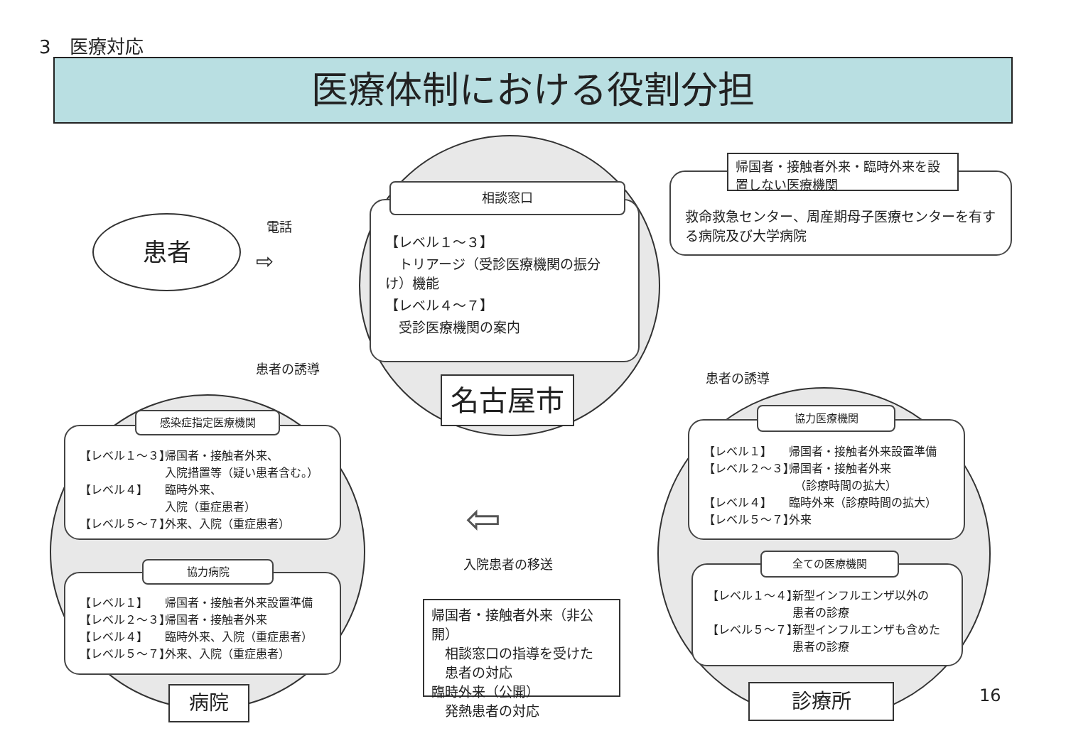3　医療対応
医療体制における役割分担
患者 電話
⇨
【レベル１～３】
　トリアージ（受診医療機関の振分け）機能
【レベル４～７】
　受診医療機関の案内
相談窓口
名古屋市
救命救急センター、周産期母子医療センターを有する病院及び大学病院
帰国者・接触者外来・臨時外来を設置しない医療機関
患者の誘導
患者の誘導
【レベル１～３】 帰国者・接触者外来、
入院措置等（疑い患者含む。）
【レベル４】 臨時外来、
入院（重症患者）
【レベル５～７】 外来、入院（重症患者）
感染症指定医療機関
【レベル１】 帰国者・接触者外来設置準備
【レベル２～３】 帰国者・接触者外来
【レベル４】 臨時外来、入院（重症患者）
【レベル５～７】 外来、入院（重症患者）
協力病院
病院
⇦
入院患者の移送
帰国者・接触者外来（非公開）
　相談窓口の指導を受けた
　患者の対応
臨時外来（公開）
　発熱患者の対応
【レベル１】 帰国者・接触者外来設置準備
【レベル２～３】 帰国者・接触者外来
　（診療時間の拡大）
【レベル４】 臨時外来（診療時間の拡大）
【レベル５～７】 外来
協力医療機関
【レベル１～４】 新型インフルエンザ以外の
患者の診療
【レベル５～７】 新型インフルエンザも含めた患者の診療
全ての医療機関
診療所 16